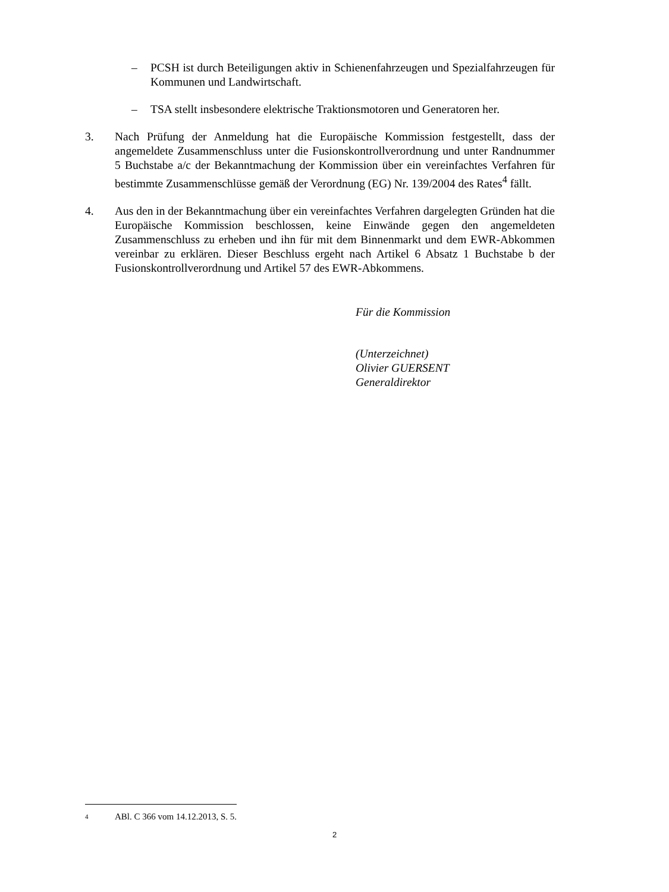– PCSH ist durch Beteiligungen aktiv in Schienenfahrzeugen und Spezialfahrzeugen für Kommunen und Landwirtschaft.
– TSA stellt insbesondere elektrische Traktionsmotoren und Generatoren her.
3. Nach Prüfung der Anmeldung hat die Europäische Kommission festgestellt, dass der angemeldete Zusammenschluss unter die Fusionskontrollverordnung und unter Randnummer 5 Buchstabe a/c der Bekanntmachung der Kommission über ein vereinfachtes Verfahren für bestimmte Zusammenschlüsse gemäß der Verordnung (EG) Nr. 139/2004 des Rates<sup>4</sup> fällt.
4. Aus den in der Bekanntmachung über ein vereinfachtes Verfahren dargelegten Gründen hat die Europäische Kommission beschlossen, keine Einwände gegen den angemeldeten Zusammenschluss zu erheben und ihn für mit dem Binnenmarkt und dem EWR-Abkommen vereinbar zu erklären. Dieser Beschluss ergeht nach Artikel 6 Absatz 1 Buchstabe b der Fusionskontrollverordnung und Artikel 57 des EWR-Abkommens.
Für die Kommission
(Unterzeichnet)
Olivier GUERSENT
Generaldirektor
4 ABl. C 366 vom 14.12.2013, S. 5.
2